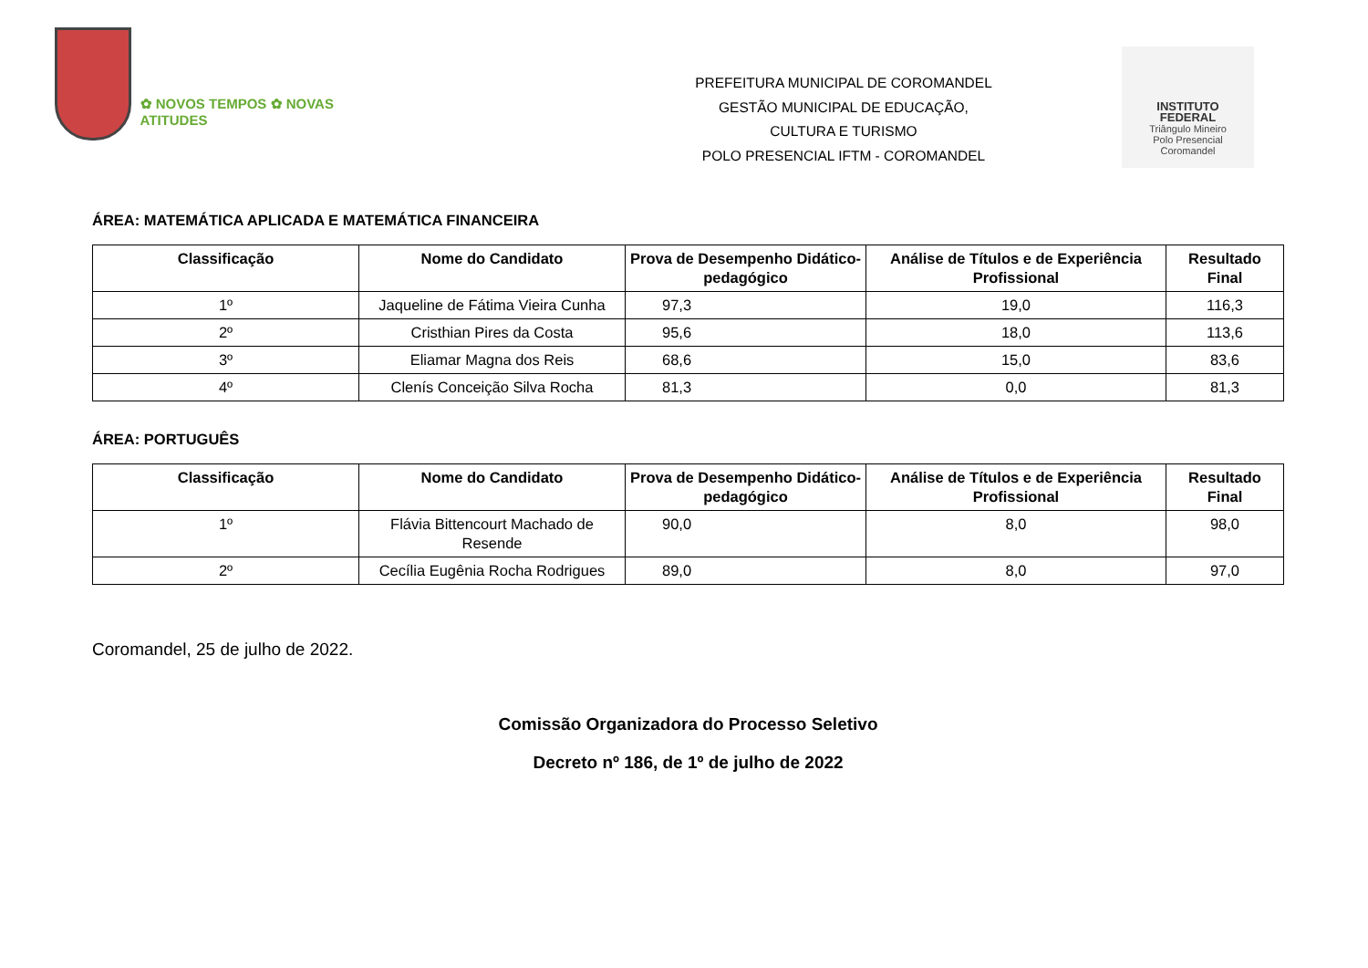✿ NOVOS TEMPOS ✿ NOVAS ATITUDES
PREFEITURA MUNICIPAL DE COROMANDEL
GESTÃO MUNICIPAL DE EDUCAÇÃO,
CULTURA E TURISMO
POLO PRESENCIAL IFTM - COROMANDEL
INSTITUTO
FEDERAL
Triângulo Mineiro
Polo Presencial
Coromandel
ÁREA: MATEMÁTICA APLICADA E MATEMÁTICA FINANCEIRA
| Classificação | Nome do Candidato | Prova de Desempenho Didático- pedagógico | Análise de Títulos e de Experiência Profissional | Resultado Final |
| --- | --- | --- | --- | --- |
| 1º | Jaqueline de Fátima Vieira Cunha | 97,3 | 19,0 | 116,3 |
| 2º | Cristhian Pires da Costa | 95,6 | 18,0 | 113,6 |
| 3º | Eliamar Magna dos Reis | 68,6 | 15,0 | 83,6 |
| 4º | Clenís Conceição Silva Rocha | 81,3 | 0,0 | 81,3 |
ÁREA: PORTUGUÊS
| Classificação | Nome do Candidato | Prova de Desempenho Didático- pedagógico | Análise de Títulos e de Experiência Profissional | Resultado Final |
| --- | --- | --- | --- | --- |
| 1º | Flávia Bittencourt Machado de Resende | 90,0 | 8,0 | 98,0 |
| 2º | Cecília Eugênia Rocha Rodrigues | 89,0 | 8,0 | 97,0 |
Coromandel, 25 de julho de 2022.
Comissão Organizadora do Processo Seletivo
Decreto nº 186, de 1º de julho de 2022